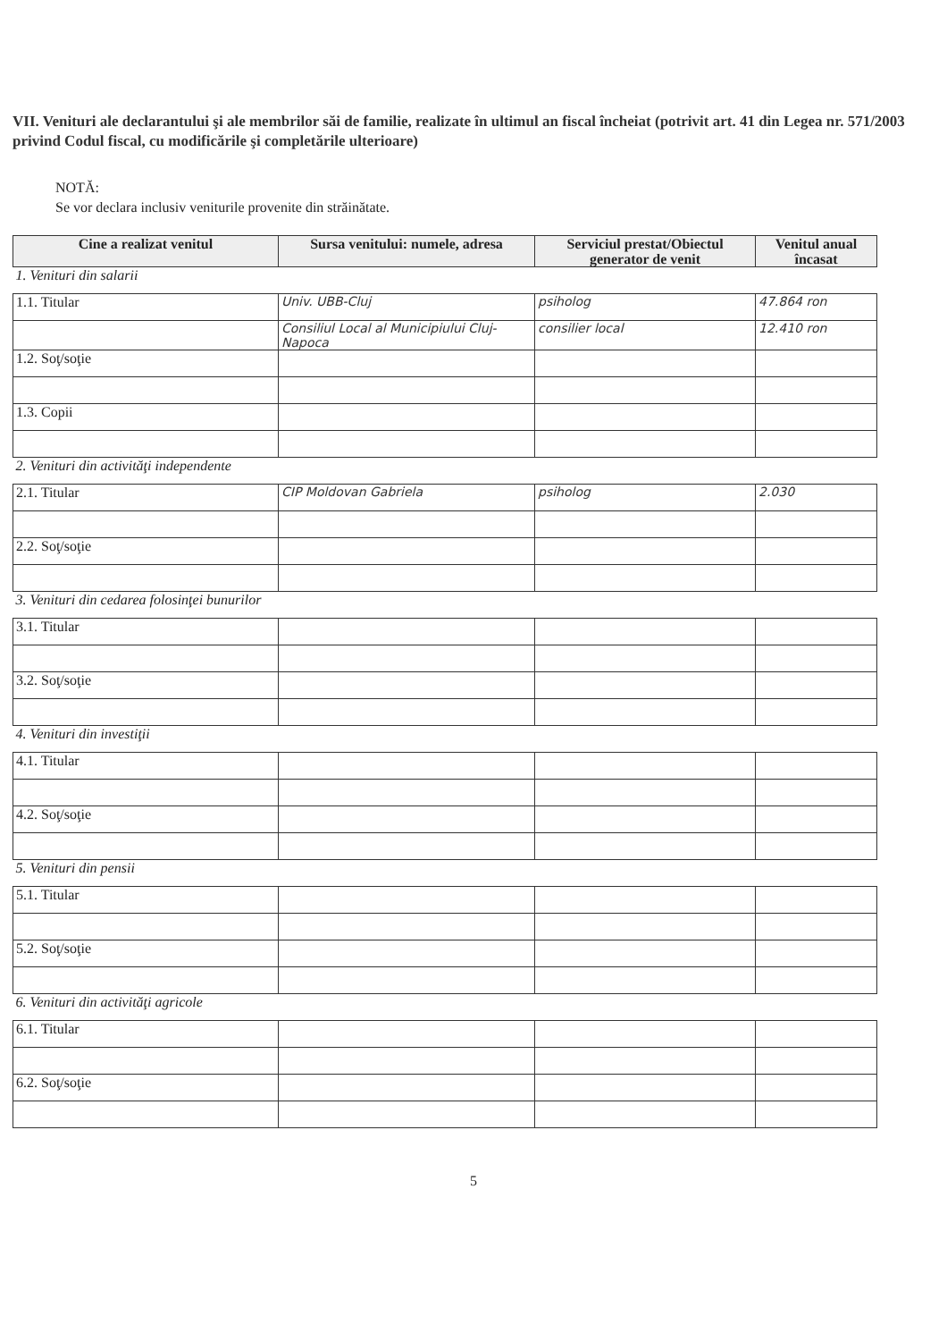VII. Venituri ale declarantului şi ale membrilor săi de familie, realizate în ultimul an fiscal încheiat (potrivit art. 41 din Legea nr. 571/2003 privind Codul fiscal, cu modificările şi completările ulterioare)
NOTĂ:
Se vor declara inclusiv veniturile provenite din străinătate.
| Cine a realizat venitul | Sursa venitului: numele, adresa | Serviciul prestat/Obiectul generator de venit | Venitul anual încasat |
| --- | --- | --- | --- |
| 1. Venituri din salarii | | | |
| 1.1. Titular | Univ. UBB-Cluj | psiholog | 47.864 ron |
| | Consiliul Local al Municipiului Cluj-Napoca | consilier local | 12.410 ron |
| 1.2. Soţ/soţie | | | |
| 1.3. Copii | | | |
| 2. Venituri din activităţi independente | | | |
| 2.1. Titular | CIP Moldovan Gabriela | psiholog | 2.030 |
| 2.2. Soţ/soţie | | | |
| 3. Venituri din cedarea folosinţei bunurilor | | | |
| 3.1. Titular | | | |
| 3.2. Soţ/soţie | | | |
| 4. Venituri din investiţii | | | |
| 4.1. Titular | | | |
| 4.2. Soţ/soţie | | | |
| 5. Venituri din pensii | | | |
| 5.1. Titular | | | |
| 5.2. Soţ/soţie | | | |
| 6. Venituri din activităţi agricole | | | |
| 6.1. Titular | | | |
| 6.2. Soţ/soţie | | | |
5